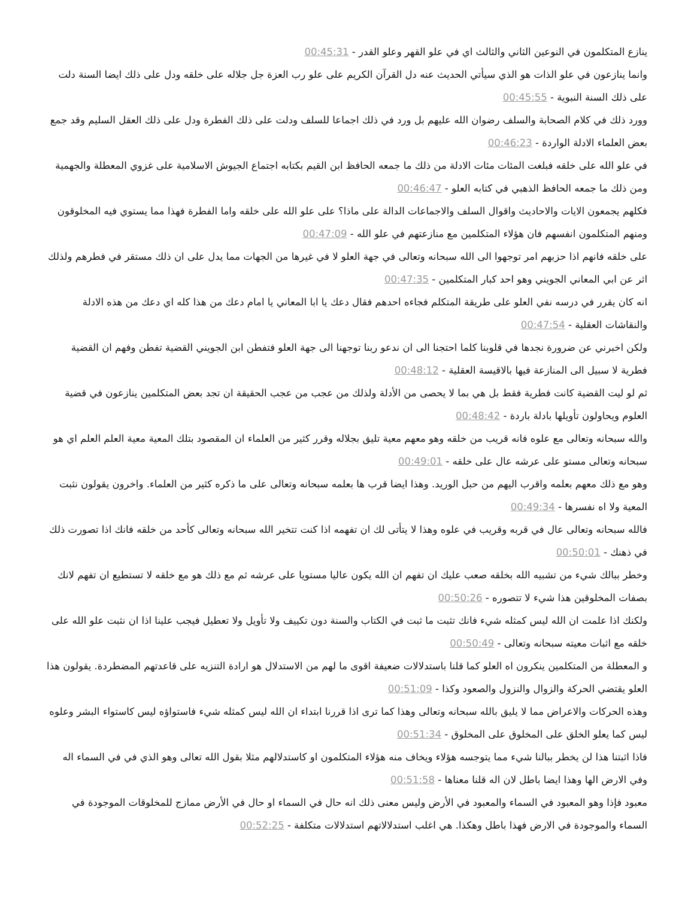ينازع المتكلمون في النوعين الثاني والثالث اي في علو القهر وعلو القدر - 00:45:31
وانما ينازعون في علو الذات هو الذي سيأتي الحديث عنه دل القرآن الكريم على علو رب العزة جل جلاله على خلقه ودل على ذلك ايضا السنة دلت على ذلك السنة النبوية - 00:45:55
وورد ذلك في كلام الصحابة والسلف رضوان الله عليهم بل ورد في ذلك اجماعا للسلف ودلت على ذلك الفطرة ودل على ذلك العقل السليم وقد جمع بعض العلماء الادلة الواردة - 00:46:23
في علو الله على خلقه فبلغت المئات مئات الادلة من ذلك ما جمعه الحافظ ابن القيم بكتابه اجتماع الجيوش الاسلامية على غزوي المعطلة والجهمية ومن ذلك ما جمعه الحافظ الذهبي في كتابه العلو - 00:46:47
فكلهم يجمعون الايات والاحاديث واقوال السلف والاجماعات الدالة على ماذا؟ على علو الله على خلقه واما الفطرة فهذا مما يستوي فيه المخلوقون ومنهم المتكلمون انفسهم فان هؤلاء المتكلمين مع منازعتهم في علو الله - 00:47:09
على خلقه فانهم اذا حزبهم امر توجهوا الى الله سبحانه وتعالى في جهة العلو لا في غيرها من الجهات مما يدل على ان ذلك مستقر في فطرهم ولذلك اثر عن ابي المعاني الجويني وهو احد كبار المتكلمين - 00:47:35
انه كان يقرر في درسه نفي العلو على طريقة المتكلم فجاءه احدهم فقال دعك يا ابا المعاني يا امام دعك من هذا كله اي دعك من هذه الادلة والنقاشات العقلية - 00:47:54
ولكن اخبرني عن ضرورة نجدها في قلوبنا كلما احتجنا الى ان ندعو ربنا توجهنا الى جهة العلو فتفطن ابن الجويني القضية تفطن وفهم ان القضية فطرية لا سبيل الى المنازعة فيها بالاقيسة العقلية - 00:48:12
ثم لو ليت القضية كانت فطرية فقط بل هي بما لا يحصى من الأدلة ولذلك من عجب من عجب الحقيقة ان تجد بعض المتكلمين ينازعون في قضية العلوم ويحاولون تأويلها بادلة باردة - 00:48:42
والله سبحانه وتعالى مع علوه فانه قريب من خلقه وهو معهم معية تليق بجلاله وقرر كثير من العلماء ان المقصود بتلك المعية معية العلم العلم اي هو سبحانه وتعالى مستو على عرشه عال على خلقه - 00:49:01
وهو مع ذلك معهم بعلمه واقرب اليهم من حبل الوريد. وهذا ايضا قرب ها بعلمه سبحانه وتعالى على ما ذكره كثير من العلماء. واخرون يقولون نثبت المعية ولا اه نفسرها - 00:49:34
فالله سبحانه وتعالى عال في قربه وقريب في علوه وهذا لا يتأتى لك ان تفهمه اذا كنت تتخير الله سبحانه وتعالى كأحد من خلقه فانك اذا تصورت ذلك في ذهنك - 00:50:01
وخطر ببالك شيء من تشبيه الله بخلقه صعب عليك ان تفهم ان الله يكون عاليا مستويا على عرشه ثم مع ذلك هو مع خلقه لا تستطيع ان تفهم لانك بصفات المخلوقين هذا شيء لا تتصوره - 00:50:26
ولكنك اذا علمت ان الله ليس كمثله شيء فانك تثبت ما ثبت في الكتاب والسنة دون تكييف ولا تأويل ولا تعطيل فيجب علينا اذا ان نثبت علو الله على خلقه مع اثبات معيته سبحانه وتعالى - 00:50:49
و المعطلة من المتكلمين ينكرون اه العلو كما قلنا باستدلالات ضعيفة اقوى ما لهم من الاستدلال هو ارادة التنزيه على قاعدتهم المضطردة. يقولون هذا العلو يقتضي الحركة والزوال والنزول والصعود وكذا - 00:51:09
وهذه الحركات والاعراض مما لا يليق بالله سبحانه وتعالى وهذا كما ترى اذا قررنا ابتداء ان الله ليس كمثله شيء فاستواؤه ليس كاستواء البشر وعلوه ليس كما يعلو الخلق على المخلوق على المخلوق - 00:51:34
فاذا اثبتنا هذا لن يخطر ببالنا شيء مما يتوجسه هؤلاء ويخاف منه هؤلاء المتكلمون او كاستدلالهم مثلا بقول الله تعالى وهو الذي في في السماء اله وفي الارض الها وهذا ايضا باطل لان اله قلنا معناها - 00:51:58
معبود فإذا وهو المعبود في السماء والمعبود في الأرض وليس معنى ذلك انه حال في السماء او حال في الأرض ممازج للمخلوقات الموجودة في السماء والموجودة في الارض فهذا باطل وهكذا. هي اغلب استدلالاتهم استدلالات متكلفة - 00:52:25